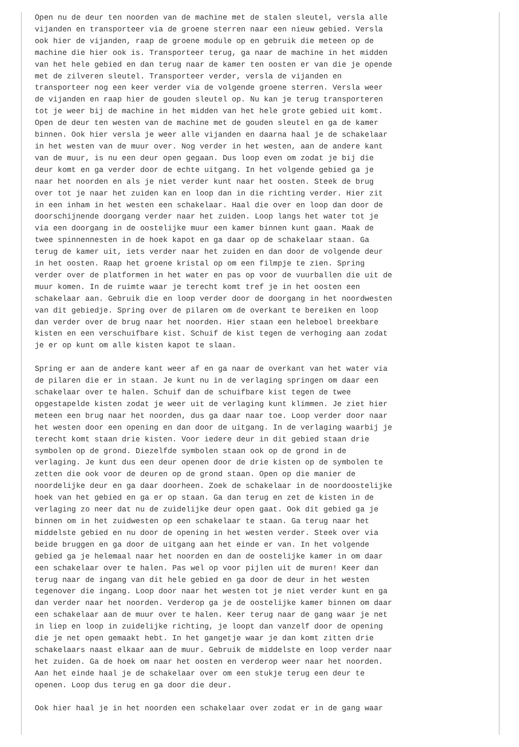Open nu de deur ten noorden van de machine met de stalen sleutel, versla alle
vijanden en transporteer via de groene sterren naar een nieuw gebied. Versla
ook hier de vijanden, raap de groene module op en gebruik die meteen op de
machine die hier ook is. Transporteer terug, ga naar de machine in het midden
van het hele gebied en dan terug naar de kamer ten oosten er van die je opende
met de zilveren sleutel. Transporteer verder, versla de vijanden en
transporteer nog een keer verder via de volgende groene sterren. Versla weer
de vijanden en raap hier de gouden sleutel op. Nu kan je terug transporteren
tot je weer bij de machine in het midden van het hele grote gebied uit komt.
Open de deur ten westen van de machine met de gouden sleutel en ga de kamer
binnen. Ook hier versla je weer alle vijanden en daarna haal je de schakelaar
in het westen van de muur over. Nog verder in het westen, aan de andere kant
van de muur, is nu een deur open gegaan. Dus loop even om zodat je bij die
deur komt en ga verder door de echte uitgang. In het volgende gebied ga je
naar het noorden en als je niet verder kunt naar het oosten. Steek de brug
over tot je naar het zuiden kan en loop dan in die richting verder. Hier zit
in een inham in het westen een schakelaar. Haal die over en loop dan door de
doorschijnende doorgang verder naar het zuiden. Loop langs het water tot je
via een doorgang in de oostelijke muur een kamer binnen kunt gaan. Maak de
twee spinnennesten in de hoek kapot en ga daar op de schakelaar staan. Ga
terug de kamer uit, iets verder naar het zuiden en dan door de volgende deur
in het oosten. Raap het groene kristal op om een filmpje te zien. Spring
verder over de platformen in het water en pas op voor de vuurballen die uit de
muur komen. In de ruimte waar je terecht komt tref je in het oosten een
schakelaar aan. Gebruik die en loop verder door de doorgang in het noordwesten
van dit gebiedje. Spring over de pilaren om de overkant te bereiken en loop
dan verder over de brug naar het noorden. Hier staan een heleboel breekbare
kisten en een verschuifbare kist. Schuif de kist tegen de verhoging aan zodat
je er op kunt om alle kisten kapot te slaan.

Spring er aan de andere kant weer af en ga naar de overkant van het water via
de pilaren die er in staan. Je kunt nu in de verlaging springen om daar een
schakelaar over te halen. Schuif dan de schuifbare kist tegen de twee
opgestapelde kisten zodat je weer uit de verlaging kunt klimmen. Je ziet hier
meteen een brug naar het noorden, dus ga daar naar toe. Loop verder door naar
het westen door een opening en dan door de uitgang. In de verlaging waarbij je
terecht komt staan drie kisten. Voor iedere deur in dit gebied staan drie
symbolen op de grond. Diezelfde symbolen staan ook op de grond in de
verlaging. Je kunt dus een deur openen door de drie kisten op de symbolen te
zetten die ook voor de deuren op de grond staan. Open op die manier de
noordelijke deur en ga daar doorheen. Zoek de schakelaar in de noordoostelijke
hoek van het gebied en ga er op staan. Ga dan terug en zet de kisten in de
verlaging zo neer dat nu de zuidelijke deur open gaat. Ook dit gebied ga je
binnen om in het zuidwesten op een schakelaar te staan. Ga terug naar het
middelste gebied en nu door de opening in het westen verder. Steek over via
beide bruggen en ga door de uitgang aan het einde er van. In het volgende
gebied ga je helemaal naar het noorden en dan de oostelijke kamer in om daar
een schakelaar over te halen. Pas wel op voor pijlen uit de muren! Keer dan
terug naar de ingang van dit hele gebied en ga door de deur in het westen
tegenover die ingang. Loop door naar het westen tot je niet verder kunt en ga
dan verder naar het noorden. Verderop ga je de oostelijke kamer binnen om daar
een schakelaar aan de muur over te halen. Keer terug naar de gang waar je net
in liep en loop in zuidelijke richting, je loopt dan vanzelf door de opening
die je net open gemaakt hebt. In het gangetje waar je dan komt zitten drie
schakelaars naast elkaar aan de muur. Gebruik de middelste en loop verder naar
het zuiden. Ga de hoek om naar het oosten en verderop weer naar het noorden.
Aan het einde haal je de schakelaar over om een stukje terug een deur te
openen. Loop dus terug en ga door die deur.

Ook hier haal je in het noorden een schakelaar over zodat er in de gang waar